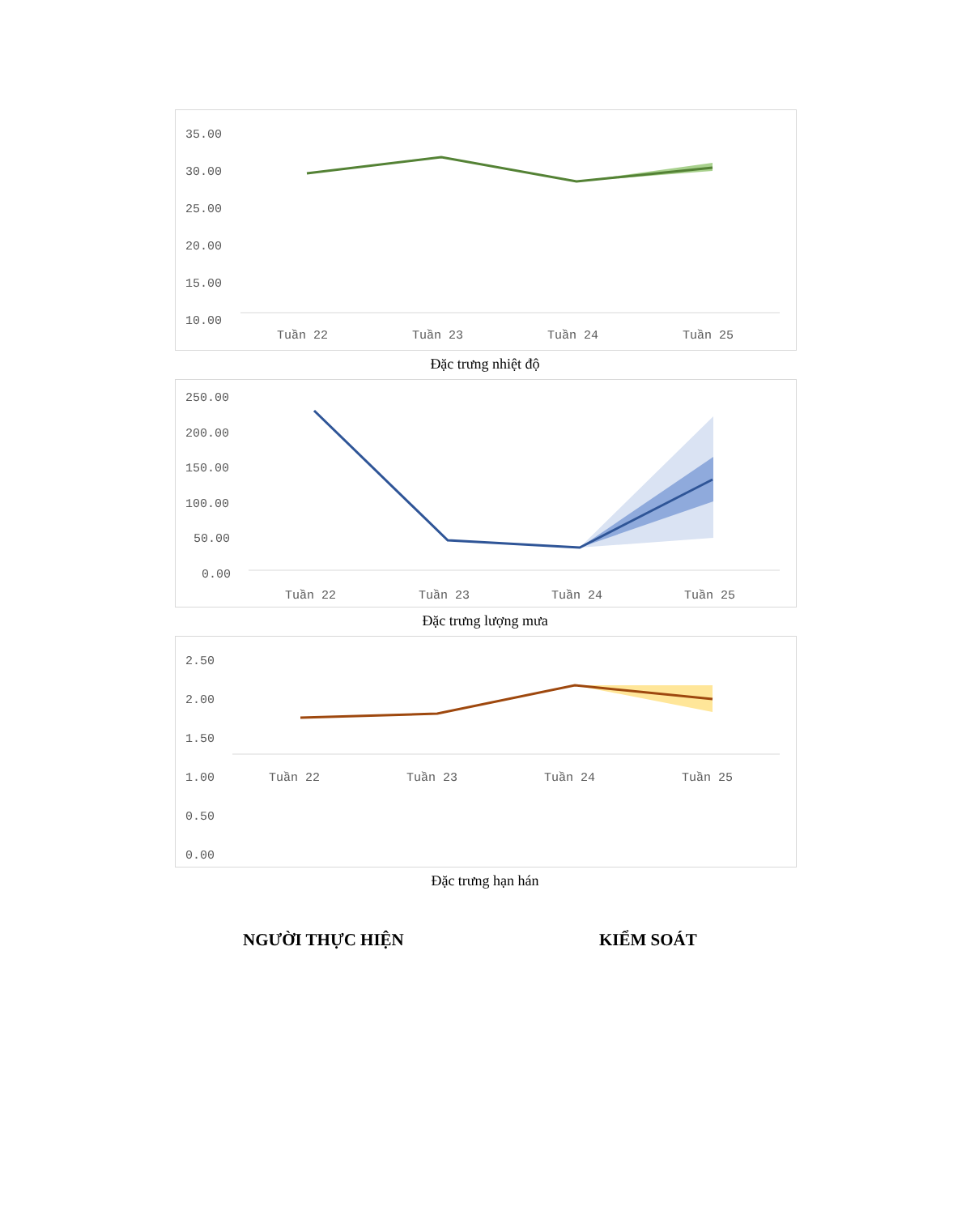35.00
30.00
25.00
20.00
15.00
10.00
Tuần 22
Tuần 23
Tuần 24
Tuần 25
Đặc trưng nhiệt độ
250.00
200.00
150.00
100.00
50.00
0.00
Tuần 22
Tuần 23
Tuần 24
Tuần 25
Đặc trưng lượng mưa
2.50
2.00
1.50
1.00
0.50
0.00
Tuần 22
Tuần 23
Tuần 24
Tuần 25
Đặc trưng hạn hán
NGƯỜI THỰC HIỆN KIỂM SOÁT